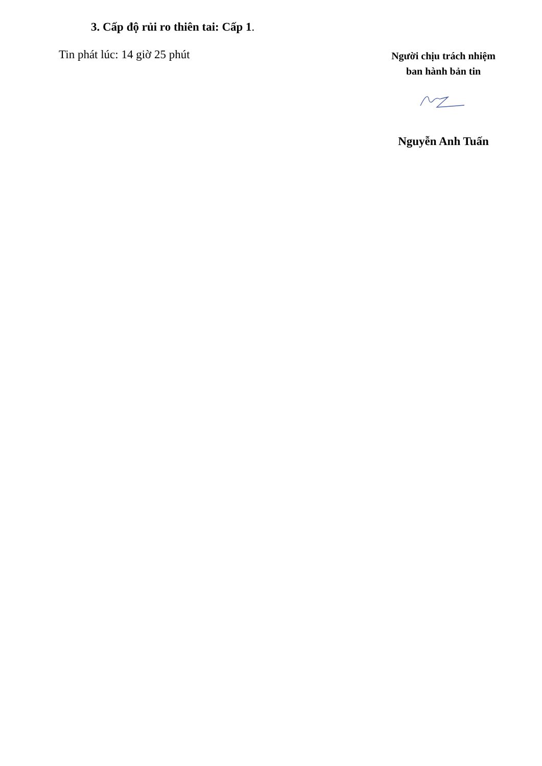3. Cấp độ rủi ro thiên tai: Cấp 1.
Tin phát lúc: 14 giờ 25 phút
Người chịu trách nhiệm
ban hành bản tin
Nguyễn Anh Tuấn